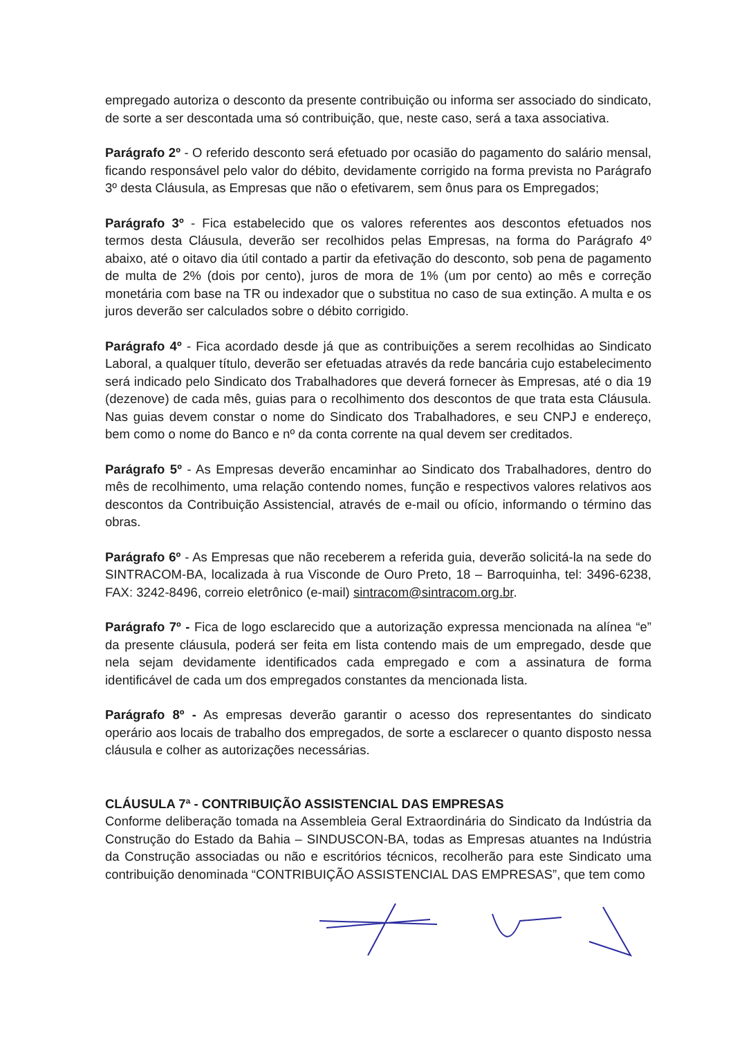empregado autoriza o desconto da presente contribuição ou informa ser associado do sindicato, de sorte a ser descontada uma só contribuição, que, neste caso, será a taxa associativa.
Parágrafo 2º - O referido desconto será efetuado por ocasião do pagamento do salário mensal, ficando responsável pelo valor do débito, devidamente corrigido na forma prevista no Parágrafo 3º desta Cláusula, as Empresas que não o efetivarem, sem ônus para os Empregados;
Parágrafo 3º - Fica estabelecido que os valores referentes aos descontos efetuados nos termos desta Cláusula, deverão ser recolhidos pelas Empresas, na forma do Parágrafo 4º abaixo, até o oitavo dia útil contado a partir da efetivação do desconto, sob pena de pagamento de multa de 2% (dois por cento), juros de mora de 1% (um por cento) ao mês e correção monetária com base na TR ou indexador que o substitua no caso de sua extinção. A multa e os juros deverão ser calculados sobre o débito corrigido.
Parágrafo 4º - Fica acordado desde já que as contribuições a serem recolhidas ao Sindicato Laboral, a qualquer título, deverão ser efetuadas através da rede bancária cujo estabelecimento será indicado pelo Sindicato dos Trabalhadores que deverá fornecer às Empresas, até o dia 19 (dezenove) de cada mês, guias para o recolhimento dos descontos de que trata esta Cláusula. Nas guias devem constar o nome do Sindicato dos Trabalhadores, e seu CNPJ e endereço, bem como o nome do Banco e nº da conta corrente na qual devem ser creditados.
Parágrafo 5º - As Empresas deverão encaminhar ao Sindicato dos Trabalhadores, dentro do mês de recolhimento, uma relação contendo nomes, função e respectivos valores relativos aos descontos da Contribuição Assistencial, através de e-mail ou ofício, informando o término das obras.
Parágrafo 6º - As Empresas que não receberem a referida guia, deverão solicitá-la na sede do SINTRACOM-BA, localizada à rua Visconde de Ouro Preto, 18 – Barroquinha, tel: 3496-6238, FAX: 3242-8496, correio eletrônico (e-mail) sintracom@sintracom.org.br.
Parágrafo 7º - Fica de logo esclarecido que a autorização expressa mencionada na alínea “e” da presente cláusula, poderá ser feita em lista contendo mais de um empregado, desde que nela sejam devidamente identificados cada empregado e com a assinatura de forma identificável de cada um dos empregados constantes da mencionada lista.
Parágrafo 8º - As empresas deverão garantir o acesso dos representantes do sindicato operário aos locais de trabalho dos empregados, de sorte a esclarecer o quanto disposto nessa cláusula e colher as autorizações necessárias.
CLÁUSULA 7ª - CONTRIBUIÇÃO ASSISTENCIAL DAS EMPRESAS
Conforme deliberação tomada na Assembleia Geral Extraordinária do Sindicato da Indústria da Construção do Estado da Bahia – SINDUSCON-BA, todas as Empresas atuantes na Indústria da Construção associadas ou não e escritórios técnicos, recolherão para este Sindicato uma contribuição denominada “CONTRIBUIÇÃO ASSISTENCIAL DAS EMPRESAS”, que tem como